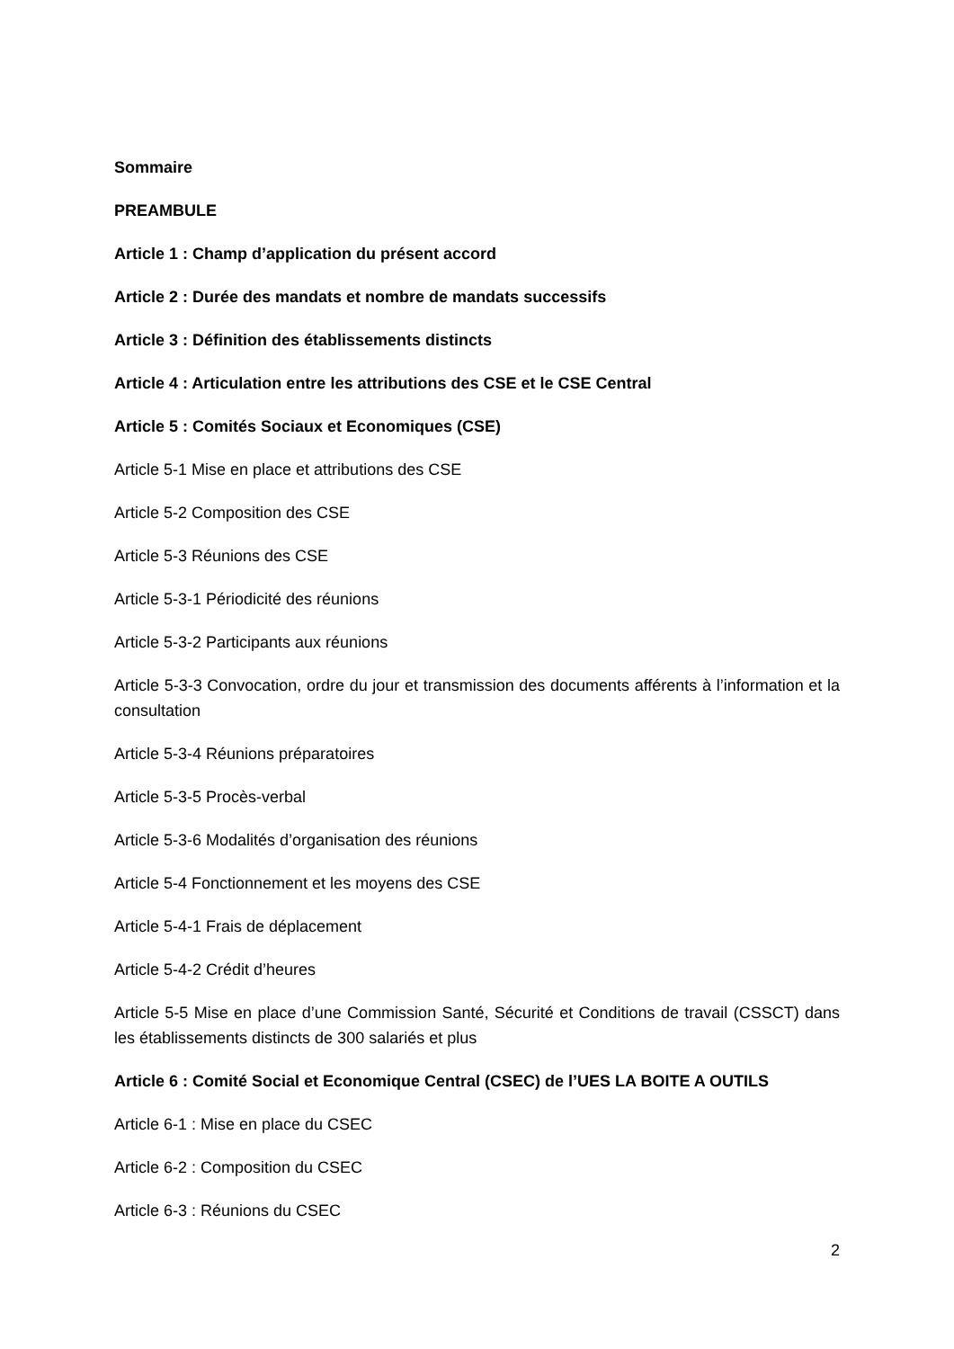Sommaire
PREAMBULE
Article 1 : Champ d’application du présent accord
Article 2 : Durée des mandats et nombre de mandats successifs
Article 3 : Définition des établissements distincts
Article 4 : Articulation entre les attributions des CSE et le CSE Central
Article 5 : Comités Sociaux et Economiques (CSE)
Article 5-1 Mise en place et attributions des CSE
Article 5-2 Composition des CSE
Article 5-3 Réunions des CSE
Article 5-3-1 Périodicité des réunions
Article 5-3-2 Participants aux réunions
Article 5-3-3 Convocation, ordre du jour et transmission des documents afférents à l’information et la consultation
Article 5-3-4 Réunions préparatoires
Article 5-3-5 Procès-verbal
Article 5-3-6 Modalités d’organisation des réunions
Article 5-4 Fonctionnement et les moyens des CSE
Article 5-4-1 Frais de déplacement
Article 5-4-2 Crédit d’heures
Article 5-5 Mise en place d’une Commission Santé, Sécurité et Conditions de travail (CSSCT) dans les établissements distincts de 300 salariés et plus
Article 6 : Comité Social et Economique Central (CSEC) de l’UES LA BOITE A OUTILS
Article 6-1 : Mise en place du CSEC
Article 6-2 : Composition du CSEC
Article 6-3 : Réunions du CSEC
2